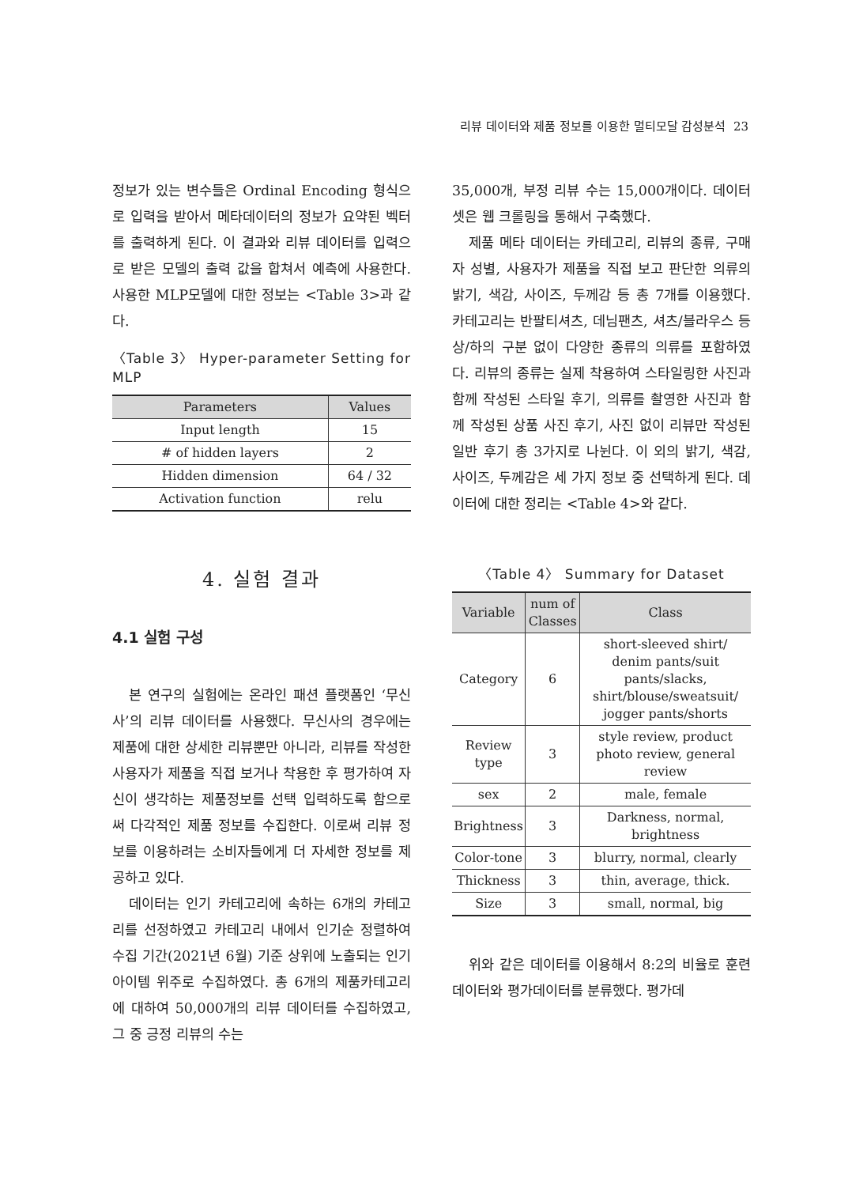리뷰 데이터와 제품 정보를 이용한 멀티모달 감성분석 23
정보가 있는 변수들은 Ordinal Encoding 형식으로 입력을 받아서 메타데이터의 정보가 요약된 벡터를 출력하게 된다. 이 결과와 리뷰 데이터를 입력으로 받은 모델의 출력 값을 합쳐서 예측에 사용한다. 사용한 MLP모델에 대한 정보는 <Table 3>과 같다.
〈Table 3〉 Hyper-parameter Setting for MLP
| Parameters | Values |
| --- | --- |
| Input length | 15 |
| # of hidden layers | 2 |
| Hidden dimension | 64 / 32 |
| Activation function | relu |
4. 실험 결과
4.1 실험 구성
본 연구의 실험에는 온라인 패션 플랫폼인 ‘무신사’의 리뷰 데이터를 사용했다. 무신사의 경우에는 제품에 대한 상세한 리뷰뿐만 아니라, 리뷰를 작성한 사용자가 제품을 직접 보거나 착용한 후 평가하여 자신이 생각하는 제품정보를 선택 입력하도록 함으로써 다각적인 제품 정보를 수집한다. 이로써 리뷰 정보를 이용하려는 소비자들에게 더 자세한 정보를 제공하고 있다.
데이터는 인기 카테고리에 속하는 6개의 카테고리를 선정하였고 카테고리 내에서 인기순 정렬하여 수집 기간(2021년 6월) 기준 상위에 노출되는 인기 아이템 위주로 수집하였다. 총 6개의 제품카테고리에 대하여 50,000개의 리뷰 데이터를 수집하였고, 그 중 긍정 리뷰의 수는
35,000개, 부정 리뷰 수는 15,000개이다. 데이터셋은 웹 크롤링을 통해서 구축했다.
제품 메타 데이터는 카테고리, 리뷰의 종류, 구매자 성별, 사용자가 제품을 직접 보고 판단한 의류의 밝기, 색감, 사이즈, 두께감 등 총 7개를 이용했다. 카테고리는 반팔티셔츠, 데님팬츠, 셔츠/블라우스 등 상/하의 구분 없이 다양한 종류의 의류를 포함하였다. 리뷰의 종류는 실제 착용하여 스타일링한 사진과 함께 작성된 스타일 후기, 의류를 촬영한 사진과 함께 작성된 상품 사진 후기, 사진 없이 리뷰만 작성된 일반 후기 총 3가지로 나뉜다. 이 외의 밝기, 색감, 사이즈, 두께감은 세 가지 정보 중 선택하게 된다. 데이터에 대한 정리는 <Table 4>와 같다.
〈Table 4〉 Summary for Dataset
| Variable | num of Classes | Class |
| --- | --- | --- |
| Category | 6 | short-sleeved shirt/ denim pants/suit pants/slacks, shirt/blouse/sweatsuit/ jogger pants/shorts |
| Review type | 3 | style review, product photo review, general review |
| sex | 2 | male, female |
| Brightness | 3 | Darkness, normal, brightness |
| Color-tone | 3 | blurry, normal, clearly |
| Thickness | 3 | thin, average, thick. |
| Size | 3 | small, normal, big |
위와 같은 데이터를 이용해서 8:2의 비율로 훈련데이터와 평가데이터를 분류했다. 평가데